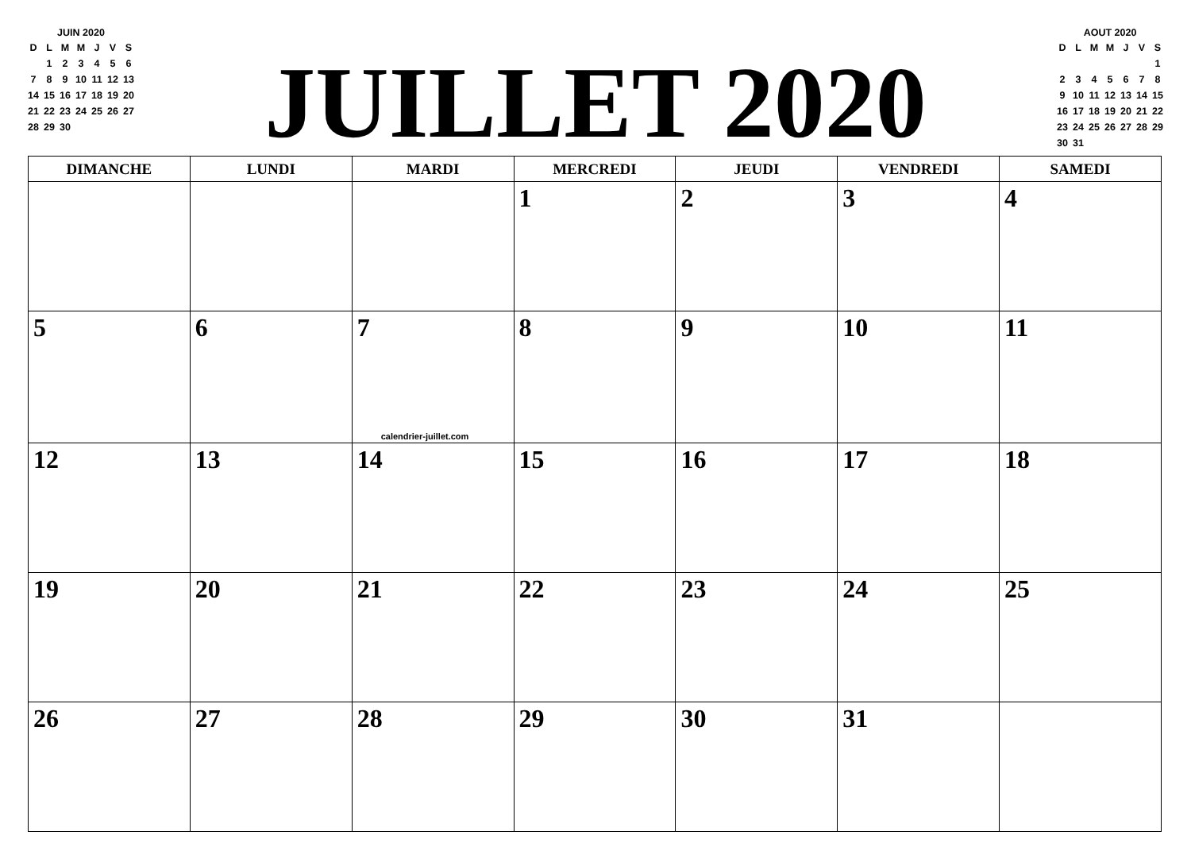JUIN 2020
| D | L | M | M | J | V | S |
| --- | --- | --- | --- | --- | --- | --- |
| | 1 | 2 | 3 | 4 | 5 | 6 |
| 7 | 8 | 9 | 10 | 11 | 12 | 13 |
| 14 | 15 | 16 | 17 | 18 | 19 | 20 |
| 21 | 22 | 23 | 24 | 25 | 26 | 27 |
| 28 | 29 | 30 | | | | |
JUILLET 2020
AOUT 2020
| D | L | M | M | J | V | S |
| --- | --- | --- | --- | --- | --- | --- |
| | | | | | | 1 |
| 2 | 3 | 4 | 5 | 6 | 7 | 8 |
| 9 | 10 | 11 | 12 | 13 | 14 | 15 |
| 16 | 17 | 18 | 19 | 20 | 21 | 22 |
| 23 | 24 | 25 | 26 | 27 | 28 | 29 |
| 30 | 31 | | | | | |
| DIMANCHE | LUNDI | MARDI | MERCREDI | JEUDI | VENDREDI | SAMEDI |
| --- | --- | --- | --- | --- | --- | --- |
| | | | 1 | 2 | 3 | 4 |
| 5 | 6 | 7 calendrier-juillet.com | 8 | 9 | 10 | 11 |
| 12 | 13 | 14 | 15 | 16 | 17 | 18 |
| 19 | 20 | 21 | 22 | 23 | 24 | 25 |
| 26 | 27 | 28 | 29 | 30 | 31 | |